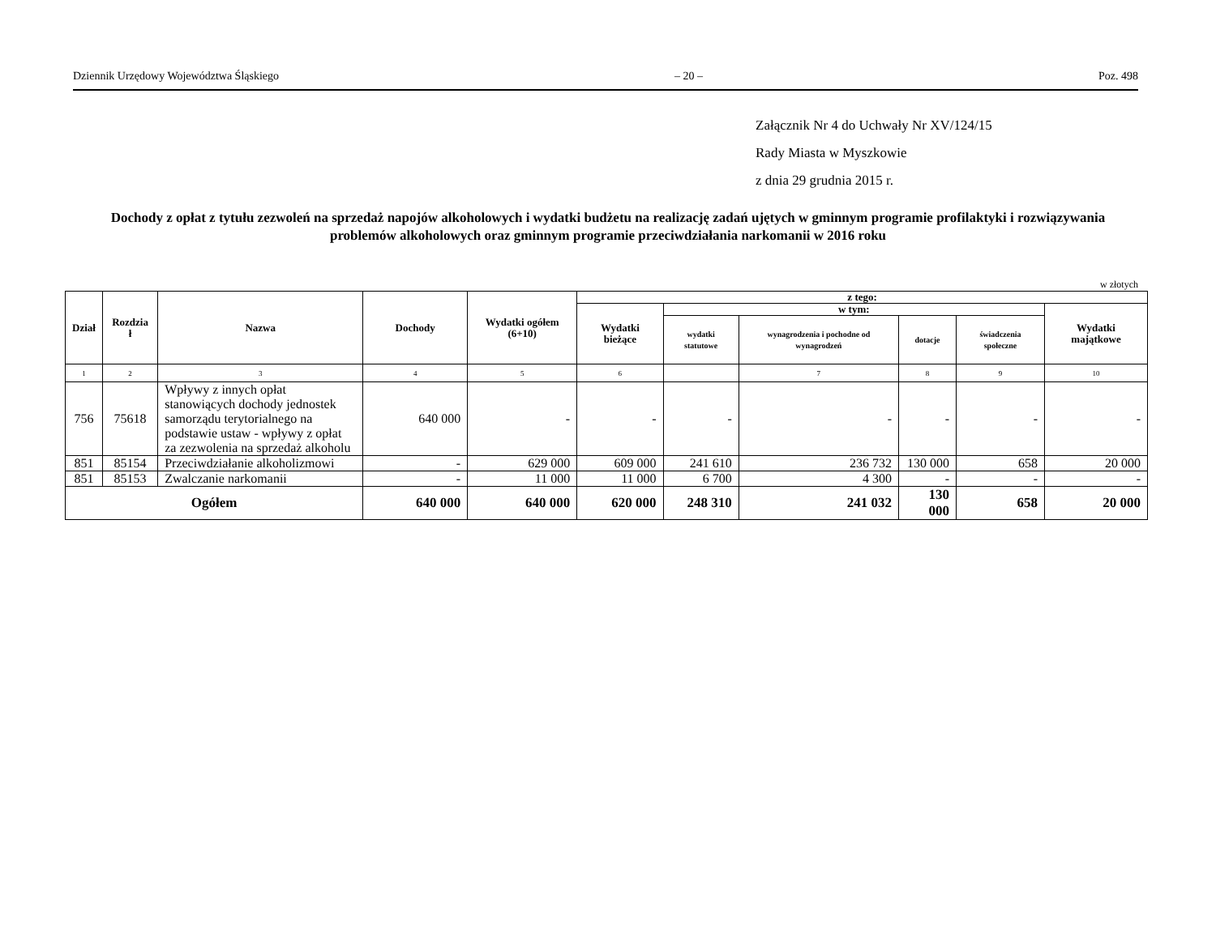Dziennik Urzędowy Województwa Śląskiego – 20 – Poz. 498
Załącznik Nr 4 do Uchwały Nr XV/124/15
Rady Miasta w Myszkowie
z dnia 29 grudnia 2015 r.
Dochody z opłat z tytułu zezwoleń na sprzedaż napojów alkoholowych i wydatki budżetu na realizację zadań ujętych w gminnym programie profilaktyki i rozwiązywania problemów alkoholowych oraz gminnym programie przeciwdziałania narkomanii w 2016 roku
w złotych
| Dział | Rozdzia ł | Nazwa | Dochody | Wydatki ogółem (6+10) | z tego: | | | | | |
| --- | --- | --- | --- | --- | --- | --- | --- | --- | --- | --- |
| | | | | | Wydatki bieżące | w tym: | | | | Wydatki majątkowe |
| | | | | | | wydatki statutowe | wynagrodzenia i pochodne od wynagrodzeń | dotacje | świadczenia społeczne | |
| 1 | 2 | 3 | 4 | 5 | 6 | | 7 | 8 | 9 | 10 |
| 756 | 75618 | Wpływy z innych opłat stanowiących dochody jednostek samorządu terytorialnego na podstawie ustaw - wpływy z opłat za zezwolenia na sprzedaż alkoholu | 640 000 | - | - | - | - | - | - | - |
| 851 | 85154 | Przeciwdziałanie alkoholizmowi | - | 629 000 | 609 000 | 241 610 | 236 732 | 130 000 | 658 | 20 000 |
| 851 | 85153 | Zwalczanie narkomanii | - | 11 000 | 11 000 | 6 700 | 4 300 | - | - | - |
| Ogółem | | | 640 000 | 640 000 | 620 000 | 248 310 | 241 032 | 130 000 | 658 | 20 000 |